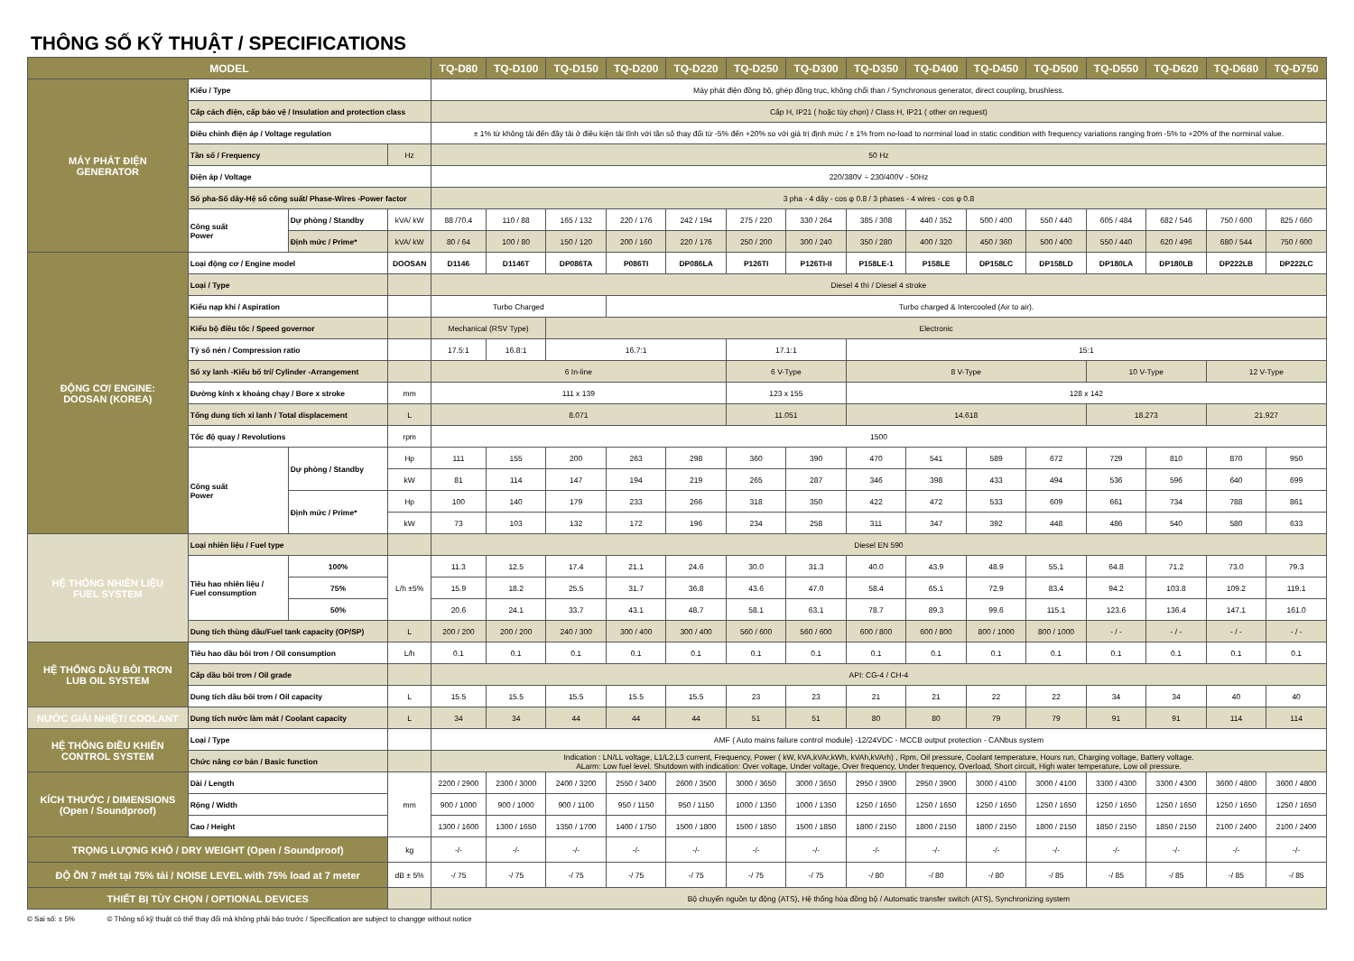THÔNG SỐ KỸ THUẬT / SPECIFICATIONS
| MODEL | | | | TQ-D80 | TQ-D100 | TQ-D150 | TQ-D200 | TQ-D220 | TQ-D250 | TQ-D300 | TQ-D350 | TQ-D400 | TQ-D450 | TQ-D500 | TQ-D550 | TQ-D620 | TQ-D680 | TQ-D750 |
| --- | --- | --- | --- | --- | --- | --- | --- | --- | --- | --- | --- | --- | --- | --- | --- | --- | --- | --- |
| MÁY PHÁT ĐIỆN GENERATOR | Kiểu / Type | | | Máy phát điện đồng bộ, ghép đồng trục, không chổi than / Synchronous generator, direct coupling, brushless. | | | | | | | | | | | | | | |
| | Cấp cách điện, cấp bảo vệ / Insulation and protection class | | | Cấp H, IP21 ( hoặc tùy chọn) / Class H, IP21 ( other on request) | | | | | | | | | | | | | | |
| | Điều chỉnh điện áp / Voltage regulation | | | ± 1% từ không tải đến đầy tải ở điều kiện tải tĩnh với tần số thay đổi từ -5% đến +20% so với giá trị định mức / ± 1% from no-load to norminal load in static condition with frequency variations ranging from -5% to +20% of the norminal value. | | | | | | | | | | | | | | |
| | Tần số / Frequency | | Hz | 50 Hz | | | | | | | | | | | | | | |
| | Điện áp / Voltage | | | 220/380V ÷ 230/400V - 50Hz | | | | | | | | | | | | | | |
| | Số pha-Số dây-Hệ số công suất/ Phase-Wires -Power factor | | | 3 pha - 4 dây - cos φ 0.8 / 3 phases - 4 wires - cos φ 0.8 | | | | | | | | | | | | | | |
| | Công suất Power | Dự phòng / Standby | kVA/ kW | 88 /70.4 | 110 / 88 | 165 / 132 | 220 / 176 | 242 / 194 | 275 / 220 | 330 / 264 | 385 / 308 | 440 / 352 | 500 / 400 | 550 / 440 | 605 / 484 | 682 / 546 | 750 / 600 | 825 / 660 |
| | | Định mức / Prime* | kVA/ kW | 80 / 64 | 100 / 80 | 150 / 120 | 200 / 160 | 220 / 176 | 250 / 200 | 300 / 240 | 350 / 280 | 400 / 320 | 450 / 360 | 500 / 400 | 550 / 440 | 620 / 496 | 680 / 544 | 750 / 600 |
| ĐỘNG CƠ/ ENGINE: DOOSAN (KOREA) | Loại động cơ / Engine model | | DOOSAN | D1146 | D1146T | DP086TA | P086TI | DP086LA | P126TI | P126TI-II | P158LE-1 | P158LE | DP158LC | DP158LD | DP180LA | DP180LB | DP222LB | DP222LC |
| | Loại / Type | | | Diesel 4 thì / Diesel 4 stroke | | | | | | | | | | | | | | |
| | Kiểu nạp khí / Aspiration | | | Turbo Charged | | | Turbo charged & Intercooled (Air to air). | | | | | | | | | | | |
| | Kiểu bộ điều tốc / Speed governor | | | Mechanical (RSV Type) | | Electronic | | | | | | | | | | | | |
| | Tỷ số nén / Compression ratio | | | 17.5:1 | 16.8:1 | 16.7:1 | | | 17.1:1 | | 15:1 | | | | | | | |
| | Số xy lanh -Kiểu bố trí/ Cylinder -Arrangement | | | 6 In-line | | | | | 6 V-Type | | 8 V-Type | | | | 10 V-Type | | 12 V-Type | |
| | Đường kính x khoảng chạy / Bore x stroke | | mm | 111 x 139 | | | | | 123 x 155 | | 128 x 142 | | | | | | | |
| | Tổng dung tích xi lanh / Total displacement | | L | 8.071 | | | | | 11.051 | | 14.618 | | | | 18.273 | | 21.927 | |
| | Tốc độ quay / Revolutions | | rpm | 1500 | | | | | | | | | | | | | | |
| | Công suất Power | Dự phòng / Standby | Hp | 111 | 155 | 200 | 263 | 298 | 360 | 390 | 470 | 541 | 589 | 672 | 729 | 810 | 870 | 950 |
| | | | kW | 81 | 114 | 147 | 194 | 219 | 265 | 287 | 346 | 398 | 433 | 494 | 536 | 596 | 640 | 699 |
| | | Định mức / Prime* | Hp | 100 | 140 | 179 | 233 | 266 | 318 | 350 | 422 | 472 | 533 | 609 | 661 | 734 | 788 | 861 |
| | | | kW | 73 | 103 | 132 | 172 | 196 | 234 | 258 | 311 | 347 | 392 | 448 | 486 | 540 | 580 | 633 |
| HỆ THỐNG NHIÊN LIỆU FUEL SYSTEM | Loại nhiên liệu / Fuel type | | | Diesel EN 590 | | | | | | | | | | | | | | |
| | Tiêu hao nhiên liệu / Fuel consumption | 100% | L/h ±5% | 11.3 | 12.5 | 17.4 | 21.1 | 24.6 | 30.0 | 31.3 | 40.0 | 43.9 | 48.9 | 55.1 | 64.8 | 71.2 | 73.0 | 79.3 |
| | | 75% | | 15.9 | 18.2 | 25.5 | 31.7 | 36.8 | 43.6 | 47.0 | 58.4 | 65.1 | 72.9 | 83.4 | 94.2 | 103.8 | 109.2 | 119.1 |
| | | 50% | | 20.6 | 24.1 | 33.7 | 43.1 | 48.7 | 58.1 | 63.1 | 78.7 | 89.3 | 99.6 | 115.1 | 123.6 | 136.4 | 147.1 | 161.0 |
| | Dung tích thùng dầu/Fuel tank capacity (OP/SP) | | L | 200 / 200 | 200 / 200 | 240 / 300 | 300 / 400 | 300 / 400 | 560 / 600 | 560 / 600 | 600 / 800 | 600 / 800 | 800 / 1000 | 800 / 1000 | - / - | - / - | - / - | - / - |
| HỆ THỐNG DẦU BÔI TRƠN LUB OIL SYSTEM | Tiêu hao dầu bôi trơn / Oil consumption | | L/h | 0.1 | 0.1 | 0.1 | 0.1 | 0.1 | 0.1 | 0.1 | 0.1 | 0.1 | 0.1 | 0.1 | 0.1 | 0.1 | 0.1 | 0.1 |
| | Cấp dầu bôi trơn / Oil grade | | | API: CG-4 / CH-4 | | | | | | | | | | | | | | |
| | Dung tích dầu bôi trơn / Oil capacity | | L | 15.5 | 15.5 | 15.5 | 15.5 | 15.5 | 23 | 23 | 21 | 21 | 22 | 22 | 34 | 34 | 40 | 40 |
| NƯỚC GIẢI NHIỆT/ COOLANT | Dung tích nước làm mát / Coolant capacity | | L | 34 | 34 | 44 | 44 | 44 | 51 | 51 | 80 | 80 | 79 | 79 | 91 | 91 | 114 | 114 |
| HỆ THỐNG ĐIỀU KHIỂN CONTROL SYSTEM | Loại / Type | | | AMF ( Auto mains failure control module) -12/24VDC - MCCB output protection - CANbus system | | | | | | | | | | | | | | |
| | Chức năng cơ bản / Basic function | | | Indication : LN/LL voltage, L1/L2,L3 current, Frequency, Power ( kW, kVA,kVAr,kWh, kVAh,kVArh) , Rpm, Oil pressure, Coolant temperature, Hours run, Charging voltage, Battery voltage. ALarm: Low fuel level. Shutdown with indication: Over voltage, Under voltage, Over frequency, Under frequency, Overload, Short circuit, High water temperature, Low oil pressure. | | | | | | | | | | | | | | |
| KÍCH THƯỚC / DIMENSIONS (Open / Soundproof) | Dài / Length | | mm | 2200 / 2900 | 2300 / 3000 | 2400 / 3200 | 2550 / 3400 | 2600 / 3500 | 3000 / 3650 | 3000 / 3650 | 2950 / 3900 | 2950 / 3900 | 3000 / 4100 | 3000 / 4100 | 3300 / 4300 | 3300 / 4300 | 3600 / 4800 | 3600 / 4800 |
| | Rộng / Width | | | 900 / 1000 | 900 / 1000 | 900 / 1100 | 950 / 1150 | 950 / 1150 | 1000 / 1350 | 1000 / 1350 | 1250 / 1650 | 1250 / 1650 | 1250 / 1650 | 1250 / 1650 | 1250 / 1650 | 1250 / 1650 | 1250 / 1650 | 1250 / 1650 |
| | Cao / Height | | | 1300 / 1600 | 1300 / 1650 | 1350 / 1700 | 1400 / 1750 | 1500 / 1800 | 1500 / 1850 | 1500 / 1850 | 1800 / 2150 | 1800 / 2150 | 1800 / 2150 | 1800 / 2150 | 1850 / 2150 | 1850 / 2150 | 2100 / 2400 | 2100 / 2400 |
| TRỌNG LƯỢNG KHÔ / DRY WEIGHT (Open / Soundproof) | | | kg | -/- | -/- | -/- | -/- | -/- | -/- | -/- | -/- | -/- | -/- | -/- | -/- | -/- | -/- | -/- |
| ĐỘ ỒN 7 mét tại 75% tải / NOISE LEVEL with 75% load at 7 meter | | | dB ± 5% | -/ 75 | -/ 75 | -/ 75 | -/ 75 | -/ 75 | -/ 75 | -/ 75 | -/ 80 | -/ 80 | -/ 80 | -/ 85 | -/ 85 | -/ 85 | -/ 85 | -/ 85 |
| THIẾT BỊ TÙY CHỌN / OPTIONAL DEVICES | | | | Bộ chuyển nguồn tự động (ATS), Hệ thống hòa đồng bộ / Automatic transfer switch (ATS), Synchronizing system | | | | | | | | | | | | | | |
© Sai số: ± 5% © Thông số kỹ thuật có thể thay đổi mà không phải báo trước / Specification are subject to changge without notice